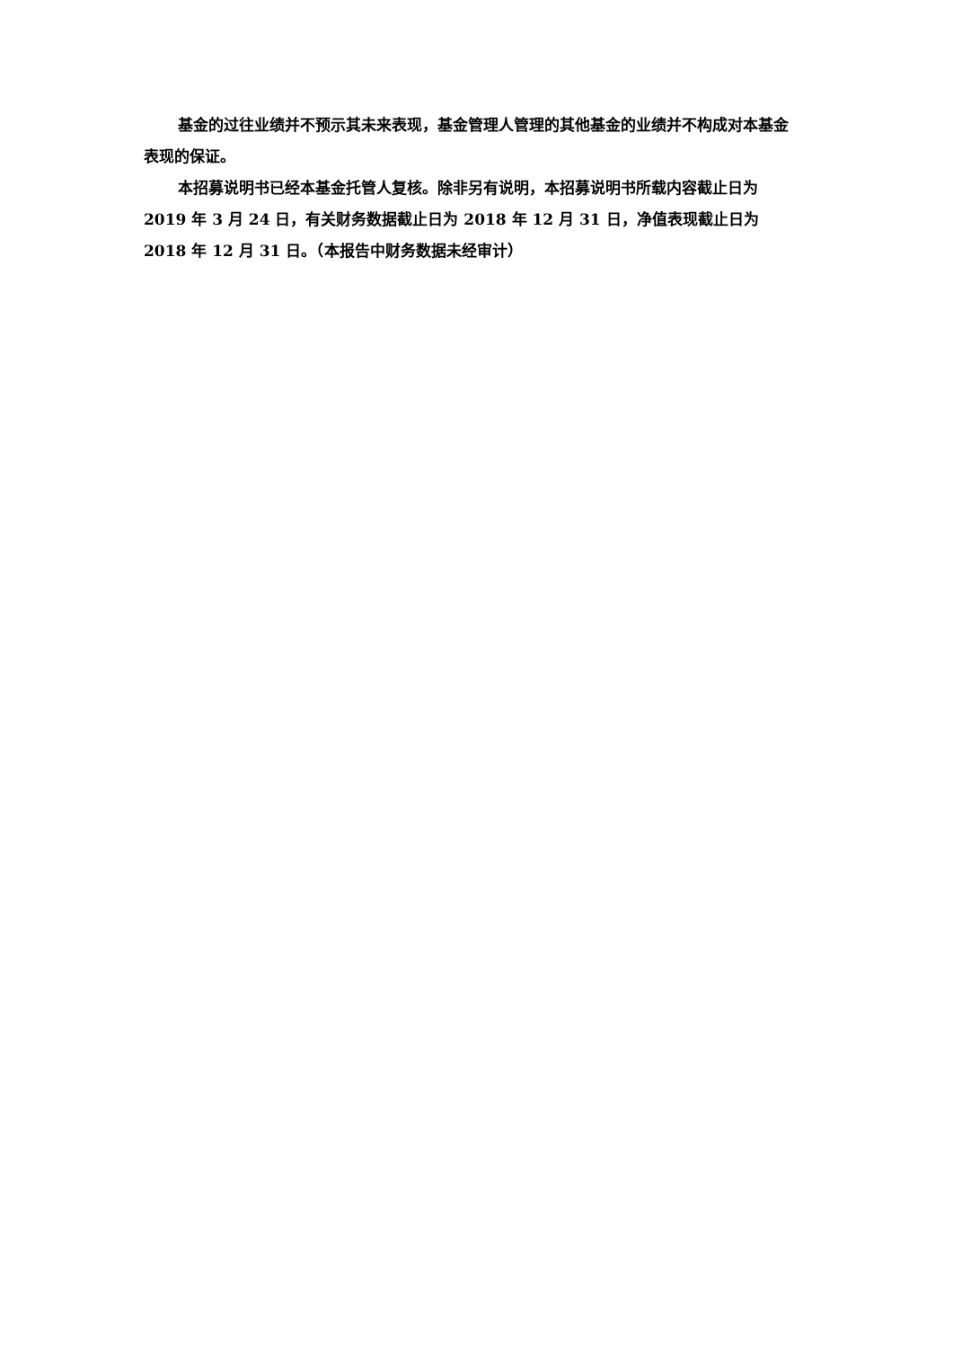基金的过往业绩并不预示其未来表现，基金管理人管理的其他基金的业绩并不构成对本基金表现的保证。
本招募说明书已经本基金托管人复核。除非另有说明，本招募说明书所载内容截止日为 2019 年 3 月 24 日，有关财务数据截止日为 2018 年 12 月 31 日，净值表现截止日为 2018 年 12 月 31 日。（本报告中财务数据未经审计）